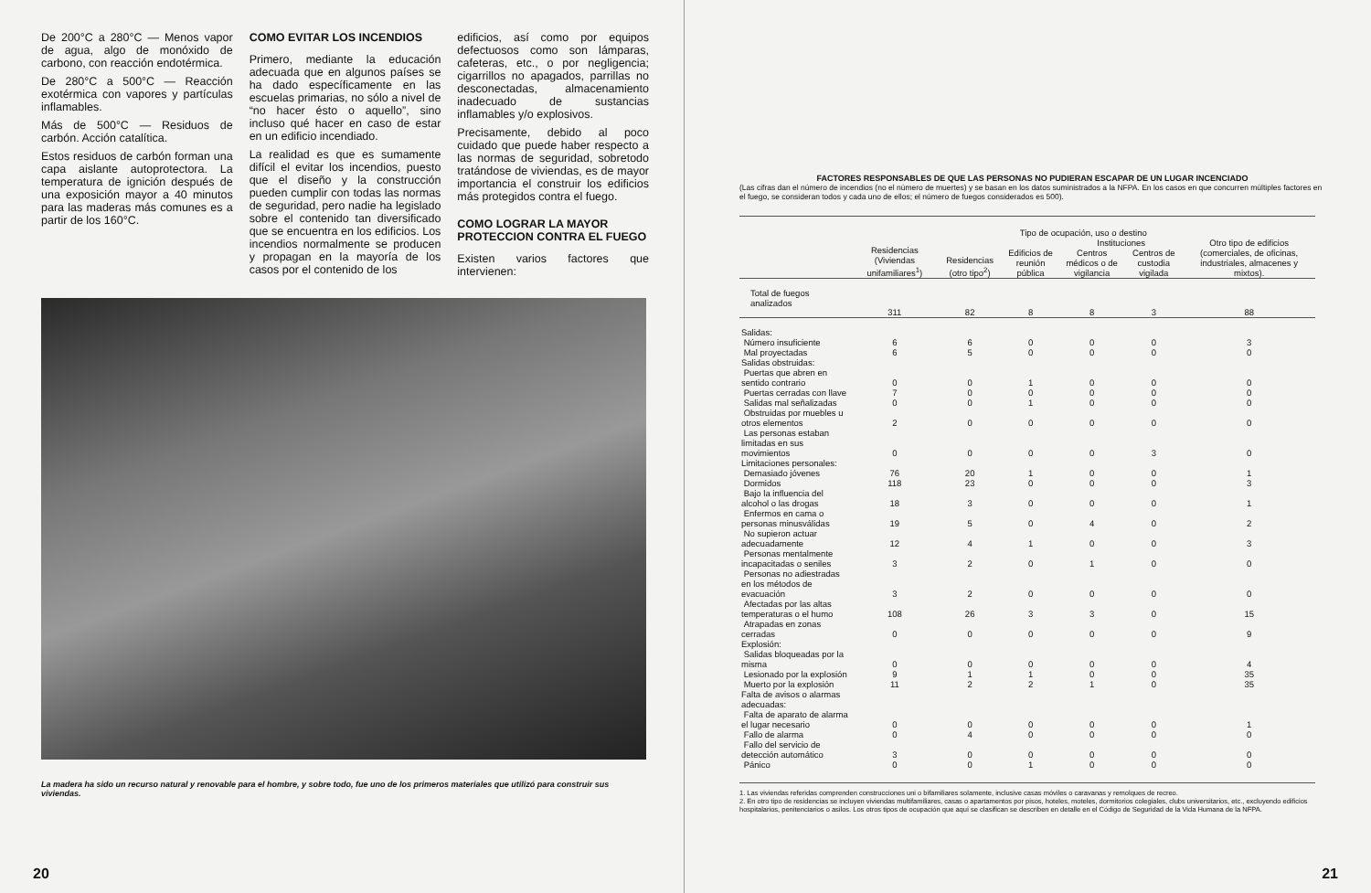De 200°C a 280°C — Menos vapor de agua, algo de monóxido de carbono, con reacción endotérmica.
De 280°C a 500°C — Reacción exotérmica con vapores y partículas inflamables.
Más de 500°C — Residuos de carbón. Acción catalítica.
Estos residuos de carbón forman una capa aislante autoprotectora. La temperatura de ignición después de una exposición mayor a 40 minutos para las maderas más comunes es a partir de los 160°C.
COMO EVITAR LOS INCENDIOS
Primero, mediante la educación adecuada que en algunos países se ha dado específicamente en las escuelas primarias, no sólo a nivel de “no hacer ésto o aquello”, sino incluso qué hacer en caso de estar en un edificio incendiado.
La realidad es que es sumamente difícil el evitar los incendios, puesto que el diseño y la construcción pueden cumplir con todas las normas de seguridad, pero nadie ha legislado sobre el contenido tan diversificado que se encuentra en los edificios. Los incendios normalmente se producen y propagan en la mayoría de los casos por el contenido de los
edificios, así como por equipos defectuosos como son lámparas, cafeteras, etc., o por negligencia; cigarrillos no apagados, parrillas no desconectadas, almacenamiento inadecuado de sustancias inflamables y/o explosivos.
Precisamente, debido al poco cuidado que puede haber respecto a las normas de seguridad, sobretodo tratándose de viviendas, es de mayor importancia el construir los edificios más protegidos contra el fuego.
COMO LOGRAR LA MAYOR PROTECCION CONTRA EL FUEGO
Existen varios factores que intervienen:
La madera ha sido un recurso natural y renovable para el hombre, y sobre todo, fue uno de los primeros materiales que utilizó para construir sus viviendas.
20
FACTORES RESPONSABLES DE QUE LAS PERSONAS NO PUDIERAN ESCAPAR DE UN LUGAR INCENCIADO
(Las cifras dan el número de incendios (no el número de muertes) y se basan en los datos suministrados a la NFPA. En los casos en que concurren múltiples factores en el fuego, se consideran todos y cada uno de ellos; el número de fuegos considerados es 500).
| | Tipo de ocupación, uso o destino | | | | | |
| --- | --- | --- | --- | --- | --- | --- |
| | Residencias (Viviendas unifamiliares<sup>1</sup>) | Residencias (otro tipo<sup>2</sup>) | Edificios de reunión pública | Instituciones | | Otro tipo de edificios (comerciales, de oficinas, industriales, almacenes y mixtos). |
| | | | | Centros médicos o de vigilancia | Centros de custodia vigilada | |
| Total de fuegos analizados | 311 | 82 | 8 | 8 | 3 | 88 |
| Salidas: | | | | | | |
| Número insuficiente | 6 | 6 | 0 | 0 | 0 | 3 |
| Mal proyectadas | 6 | 5 | 0 | 0 | 0 | 0 |
| Salidas obstruidas: | | | | | | |
| Puertas que abren en sentido contrario | 0 | 0 | 1 | 0 | 0 | 0 |
| Puertas cerradas con llave | 7 | 0 | 0 | 0 | 0 | 0 |
| Salidas mal señalizadas | 0 | 0 | 1 | 0 | 0 | 0 |
| Obstruidas por muebles u otros elementos | 2 | 0 | 0 | 0 | 0 | 0 |
| Las personas estaban limitadas en sus movimientos | 0 | 0 | 0 | 0 | 3 | 0 |
| Limitaciones personales: | | | | | | |
| Demasiado jóvenes | 76 | 20 | 1 | 0 | 0 | 1 |
| Dormidos | 118 | 23 | 0 | 0 | 0 | 3 |
| Bajo la influencia del alcohol o las drogas | 18 | 3 | 0 | 0 | 0 | 1 |
| Enfermos en cama o personas minusválidas | 19 | 5 | 0 | 4 | 0 | 2 |
| No supieron actuar adecuadamente | 12 | 4 | 1 | 0 | 0 | 3 |
| Personas mentalmente incapacitadas o seniles | 3 | 2 | 0 | 1 | 0 | 0 |
| Personas no adiestradas en los métodos de evacuación | 3 | 2 | 0 | 0 | 0 | 0 |
| Afectadas por las altas temperaturas o el humo | 108 | 26 | 3 | 3 | 0 | 15 |
| Atrapadas en zonas cerradas | 0 | 0 | 0 | 0 | 0 | 9 |
| Explosión: | | | | | | |
| Salidas bloqueadas por la misma | 0 | 0 | 0 | 0 | 0 | 4 |
| Lesionado por la explosión | 9 | 1 | 1 | 0 | 0 | 35 |
| Muerto por la explosión | 11 | 2 | 2 | 1 | 0 | 35 |
| Falta de avisos o alarmas adecuadas: | | | | | | |
| Falta de aparato de alarma el lugar necesario | 0 | 0 | 0 | 0 | 0 | 1 |
| Fallo de alarma | 0 | 4 | 0 | 0 | 0 | 0 |
| Fallo del servicio de detección automático | 3 | 0 | 0 | 0 | 0 | 0 |
| Pánico | 0 | 0 | 1 | 0 | 0 | 0 |
1. Las viviendas referidas comprenden construcciones uni o bifamiliares solamente, inclusive casas móviles o caravanas y remolques de recreo.
2. En otro tipo de residencias se incluyen viviendas multifamiliares, casas o apartamentos por pisos, hoteles, moteles, dormitorios colegiales, clubs universitarios, etc., excluyendo edificios hospitalarios, penitenciarios o asilos. Los otros tipos de ocupación que aquí se clasifican se describen en detalle en el Código de Seguridad de la Vida Humana de la NFPA.
21